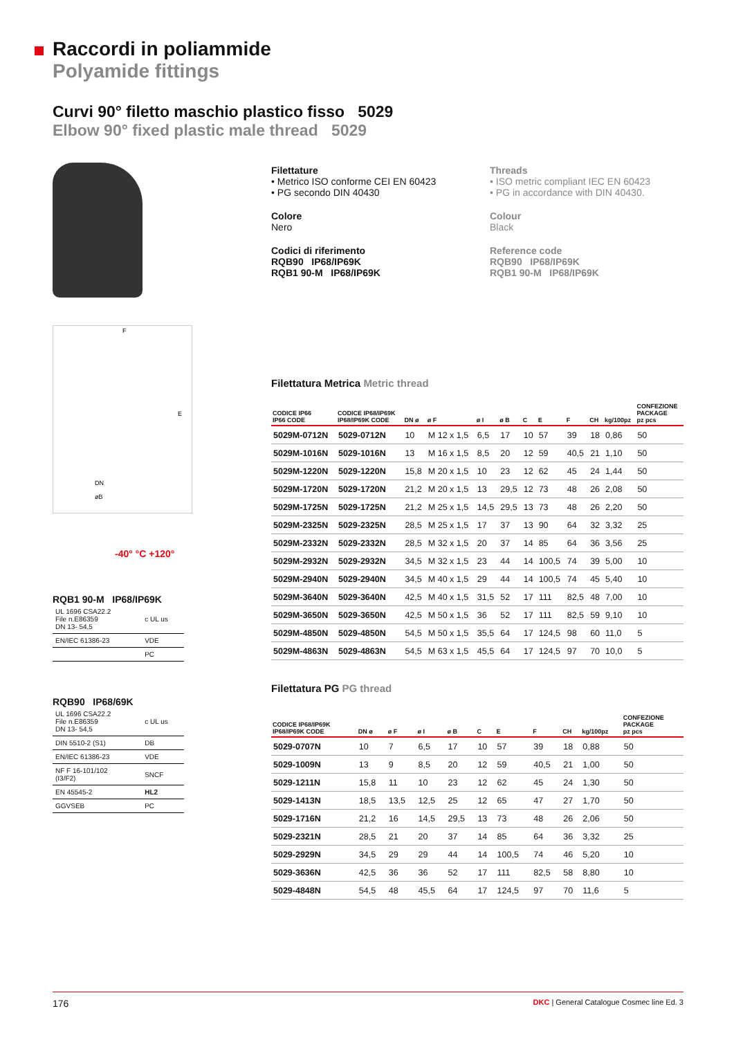Raccordi in poliammide
Polyamide fittings
Curvi 90° filetto maschio plastico fisso 5029
Elbow 90° fixed plastic male thread 5029
F
DN
øB
E
-40° °C +120°
RQB1 90-M IP68/IP69K
| UL 1696 CSA22.2 File n.E86359 DN 13- 54,5 | c UL us |
| EN/IEC 61386-23 | VDE |
| | PC |
RQB90 IP68/69K
| UL 1696 CSA22.2 File n.E86359 DN 13- 54,5 | c UL us |
| DIN 5510-2 (S1) | DB |
| EN/IEC 61386-23 | VDE |
| NF F 16-101/102 (I3/F2) | SNCF |
| EN 45545-2 | HL2 |
| GGVSEB | PC |
Filettature
• Metrico ISO conforme CEI EN 60423
• PG secondo DIN 40430
Threads
• ISO metric compliant IEC EN 60423
• PG in accordance with DIN 40430.
Colore
Nero
Colour
Black
Codici di riferimento
RQB90 IP68/IP69K
RQB1 90-M IP68/IP69K
Reference code
RQB90 IP68/IP69K
RQB1 90-M IP68/IP69K
Filettatura Metrica Metric thread
| CODICE IP66 IP66 CODE | CODICE IP68/IP69K IP68/IP69K CODE | DN ø | ø F | ø I | ø B | C | E | F | CH | kg/100pz | CONFEZIONE PACKAGE pz pcs |
| --- | --- | --- | --- | --- | --- | --- | --- | --- | --- | --- | --- |
| 5029M-0712N | 5029-0712N | 10 | M 12 x 1,5 | 6,5 | 17 | 10 | 57 | 39 | 18 | 0,86 | 50 |
| 5029M-1016N | 5029-1016N | 13 | M 16 x 1,5 | 8,5 | 20 | 12 | 59 | 40,5 | 21 | 1,10 | 50 |
| 5029M-1220N | 5029-1220N | 15,8 | M 20 x 1,5 | 10 | 23 | 12 | 62 | 45 | 24 | 1,44 | 50 |
| 5029M-1720N | 5029-1720N | 21,2 | M 20 x 1,5 | 13 | 29,5 | 12 | 73 | 48 | 26 | 2,08 | 50 |
| 5029M-1725N | 5029-1725N | 21,2 | M 25 x 1,5 | 14,5 | 29,5 | 13 | 73 | 48 | 26 | 2,20 | 50 |
| 5029M-2325N | 5029-2325N | 28,5 | M 25 x 1,5 | 17 | 37 | 13 | 90 | 64 | 32 | 3,32 | 25 |
| 5029M-2332N | 5029-2332N | 28,5 | M 32 x 1,5 | 20 | 37 | 14 | 85 | 64 | 36 | 3,56 | 25 |
| 5029M-2932N | 5029-2932N | 34,5 | M 32 x 1,5 | 23 | 44 | 14 | 100,5 | 74 | 39 | 5,00 | 10 |
| 5029M-2940N | 5029-2940N | 34,5 | M 40 x 1,5 | 29 | 44 | 14 | 100,5 | 74 | 45 | 5,40 | 10 |
| 5029M-3640N | 5029-3640N | 42,5 | M 40 x 1,5 | 31,5 | 52 | 17 | 111 | 82,5 | 48 | 7,00 | 10 |
| 5029M-3650N | 5029-3650N | 42,5 | M 50 x 1,5 | 36 | 52 | 17 | 111 | 82,5 | 59 | 9,10 | 10 |
| 5029M-4850N | 5029-4850N | 54,5 | M 50 x 1,5 | 35,5 | 64 | 17 | 124,5 | 98 | 60 | 11,0 | 5 |
| 5029M-4863N | 5029-4863N | 54,5 | M 63 x 1,5 | 45,5 | 64 | 17 | 124,5 | 97 | 70 | 10,0 | 5 |
Filettatura PG PG thread
| CODICE IP68/IP69K IP68/IP69K CODE | DN ø | ø F | ø I | ø B | C | E | F | CH | kg/100pz | CONFEZIONE PACKAGE pz pcs |
| --- | --- | --- | --- | --- | --- | --- | --- | --- | --- | --- |
| 5029-0707N | 10 | 7 | 6,5 | 17 | 10 | 57 | 39 | 18 | 0,88 | 50 |
| 5029-1009N | 13 | 9 | 8,5 | 20 | 12 | 59 | 40,5 | 21 | 1,00 | 50 |
| 5029-1211N | 15,8 | 11 | 10 | 23 | 12 | 62 | 45 | 24 | 1,30 | 50 |
| 5029-1413N | 18,5 | 13,5 | 12,5 | 25 | 12 | 65 | 47 | 27 | 1,70 | 50 |
| 5029-1716N | 21,2 | 16 | 14,5 | 29,5 | 13 | 73 | 48 | 26 | 2,06 | 50 |
| 5029-2321N | 28,5 | 21 | 20 | 37 | 14 | 85 | 64 | 36 | 3,32 | 25 |
| 5029-2929N | 34,5 | 29 | 29 | 44 | 14 | 100,5 | 74 | 46 | 5,20 | 10 |
| 5029-3636N | 42,5 | 36 | 36 | 52 | 17 | 111 | 82,5 | 58 | 8,80 | 10 |
| 5029-4848N | 54,5 | 48 | 45,5 | 64 | 17 | 124,5 | 97 | 70 | 11,6 | 5 |
176 DKC | General Catalogue Cosmec line Ed. 3